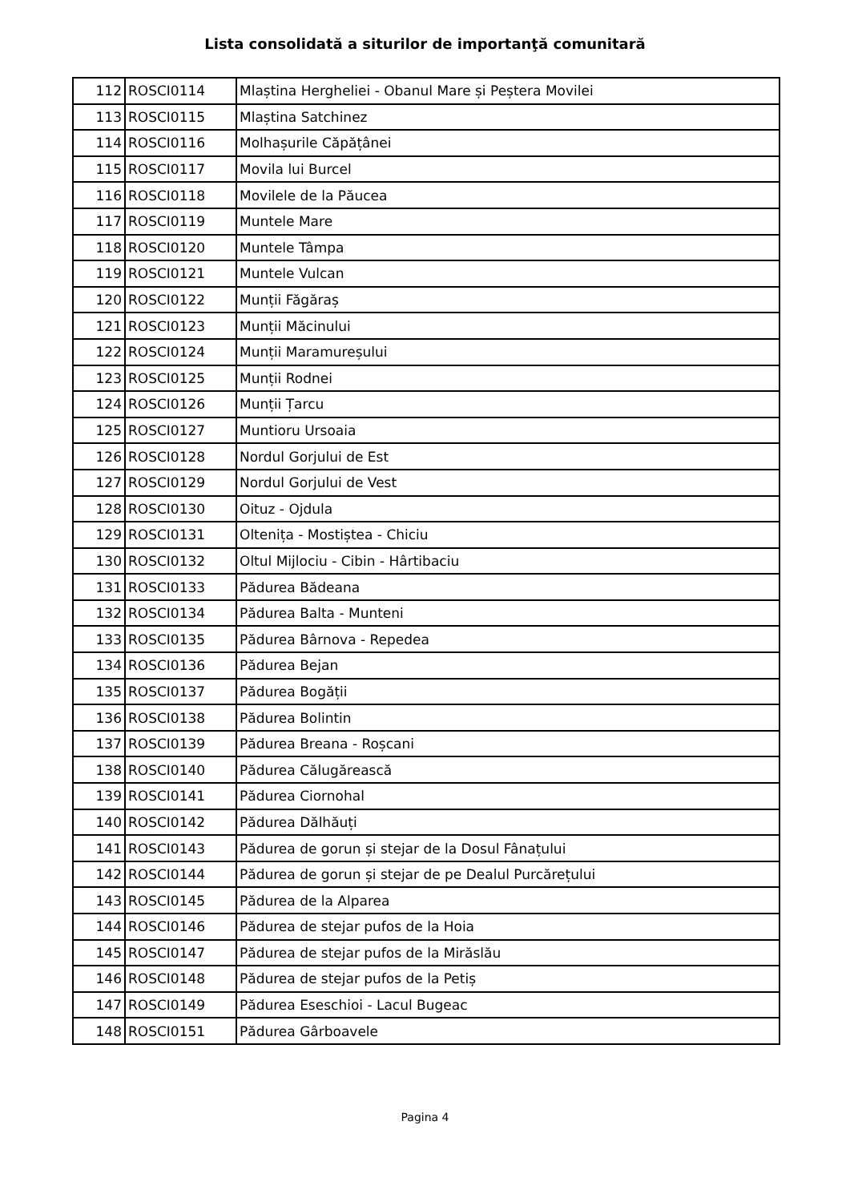Lista consolidată a siturilor de importanţă comunitară
| 112 | ROSCI0114 | Mlaștina Hergheliei - Obanul Mare și Peștera Movilei |
| 113 | ROSCI0115 | Mlaștina Satchinez |
| 114 | ROSCI0116 | Molhașurile Căpățânei |
| 115 | ROSCI0117 | Movila lui Burcel |
| 116 | ROSCI0118 | Movilele de la Păucea |
| 117 | ROSCI0119 | Muntele Mare |
| 118 | ROSCI0120 | Muntele Tâmpa |
| 119 | ROSCI0121 | Muntele Vulcan |
| 120 | ROSCI0122 | Munții Făgăraș |
| 121 | ROSCI0123 | Munții Măcinului |
| 122 | ROSCI0124 | Munții Maramureșului |
| 123 | ROSCI0125 | Munții Rodnei |
| 124 | ROSCI0126 | Munții Țarcu |
| 125 | ROSCI0127 | Muntioru Ursoaia |
| 126 | ROSCI0128 | Nordul Gorjului de Est |
| 127 | ROSCI0129 | Nordul Gorjului de Vest |
| 128 | ROSCI0130 | Oituz - Ojdula |
| 129 | ROSCI0131 | Oltenița - Mostiștea - Chiciu |
| 130 | ROSCI0132 | Oltul Mijlociu - Cibin - Hârtibaciu |
| 131 | ROSCI0133 | Pădurea Bădeana |
| 132 | ROSCI0134 | Pădurea Balta - Munteni |
| 133 | ROSCI0135 | Pădurea Bârnova - Repedea |
| 134 | ROSCI0136 | Pădurea Bejan |
| 135 | ROSCI0137 | Pădurea Bogății |
| 136 | ROSCI0138 | Pădurea Bolintin |
| 137 | ROSCI0139 | Pădurea Breana - Roșcani |
| 138 | ROSCI0140 | Pădurea Călugărească |
| 139 | ROSCI0141 | Pădurea Ciornohal |
| 140 | ROSCI0142 | Pădurea Dălhăuți |
| 141 | ROSCI0143 | Pădurea de gorun și stejar de la Dosul Fânațului |
| 142 | ROSCI0144 | Pădurea de gorun și stejar de pe Dealul Purcărețului |
| 143 | ROSCI0145 | Pădurea de la Alparea |
| 144 | ROSCI0146 | Pădurea de stejar pufos de la Hoia |
| 145 | ROSCI0147 | Pădurea de stejar pufos de la Mirăslău |
| 146 | ROSCI0148 | Pădurea de stejar pufos de la Petiș |
| 147 | ROSCI0149 | Pădurea Eseschioi - Lacul Bugeac |
| 148 | ROSCI0151 | Pădurea Gârboavele |
Pagina 4